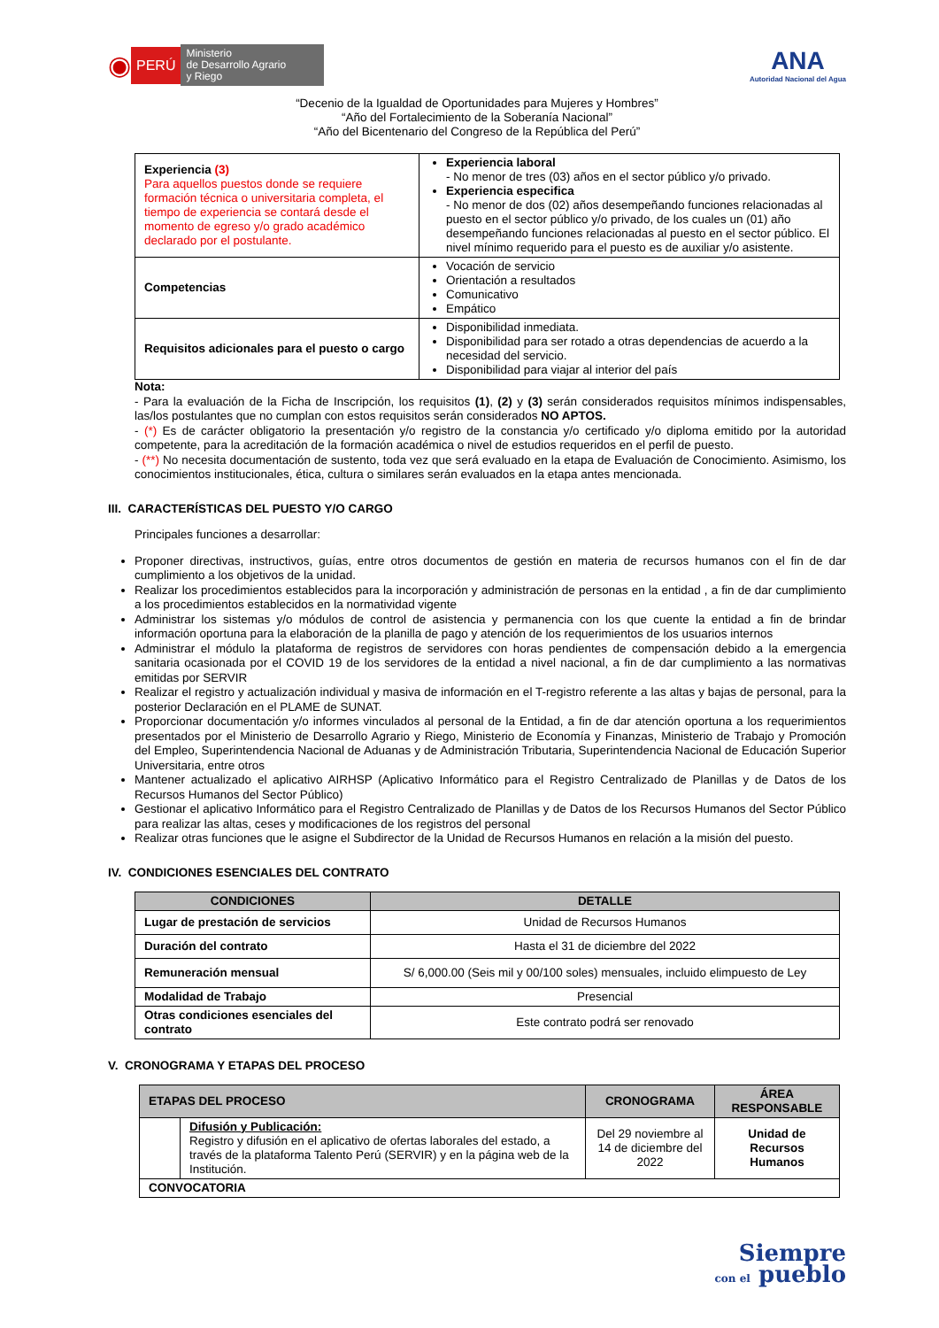◉ PERÚ Ministerio
de Desarrollo Agrario
y Riego
ANA
Autoridad Nacional del Agua
“Decenio de la Igualdad de Oportunidades para Mujeres y Hombres”
“Año del Fortalecimiento de la Soberanía Nacional”
“Año del Bicentenario del Congreso de la República del Perú”
| Experiencia (3) Para aquellos puestos donde se requiere formación técnica o universitaria completa, el tiempo de experiencia se contará desde el momento de egreso y/o grado académico declarado por el postulante. | Experiencia laboral - No menor de tres (03) años en el sector público y/o privado. Experiencia especifica - No menor de dos (02) años desempeñando funciones relacionadas al puesto en el sector público y/o privado, de los cuales un (01) año desempeñando funciones relacionadas al puesto en el sector público. El nivel mínimo requerido para el puesto es de auxiliar y/o asistente. |
| Competencias | Vocación de servicio Orientación a resultados Comunicativo Empático |
| Requisitos adicionales para el puesto o cargo | Disponibilidad inmediata. Disponibilidad para ser rotado a otras dependencias de acuerdo a la necesidad del servicio. Disponibilidad para viajar al interior del país |
Nota:
- Para la evaluación de la Ficha de Inscripción, los requisitos (1), (2) y (3) serán considerados requisitos mínimos indispensables, las/los postulantes que no cumplan con estos requisitos serán considerados NO APTOS.
- (*) Es de carácter obligatorio la presentación y/o registro de la constancia y/o certificado y/o diploma emitido por la autoridad competente, para la acreditación de la formación académica o nivel de estudios requeridos en el perfil de puesto.
- (**) No necesita documentación de sustento, toda vez que será evaluado en la etapa de Evaluación de Conocimiento. Asimismo, los conocimientos institucionales, ética, cultura o similares serán evaluados en la etapa antes mencionada.
III. CARACTERÍSTICAS DEL PUESTO Y/O CARGO
Principales funciones a desarrollar:
Proponer directivas, instructivos, guías, entre otros documentos de gestión en materia de recursos humanos con el fin de dar cumplimiento a los objetivos de la unidad.
Realizar los procedimientos establecidos para la incorporación y administración de personas en la entidad , a fin de dar cumplimiento a los procedimientos establecidos en la normatividad vigente
Administrar los sistemas y/o módulos de control de asistencia y permanencia con los que cuente la entidad a fin de brindar información oportuna para la elaboración de la planilla de pago y atención de los requerimientos de los usuarios internos
Administrar el módulo la plataforma de registros de servidores con horas pendientes de compensación debido a la emergencia sanitaria ocasionada por el COVID 19 de los servidores de la entidad a nivel nacional, a fin de dar cumplimiento a las normativas emitidas por SERVIR
Realizar el registro y actualización individual y masiva de información en el T-registro referente a las altas y bajas de personal, para la posterior Declaración en el PLAME de SUNAT.
Proporcionar documentación y/o informes vinculados al personal de la Entidad, a fin de dar atención oportuna a los requerimientos presentados por el Ministerio de Desarrollo Agrario y Riego, Ministerio de Economía y Finanzas, Ministerio de Trabajo y Promoción del Empleo, Superintendencia Nacional de Aduanas y de Administración Tributaria, Superintendencia Nacional de Educación Superior Universitaria, entre otros
Mantener actualizado el aplicativo AIRHSP (Aplicativo Informático para el Registro Centralizado de Planillas y de Datos de los Recursos Humanos del Sector Público)
Gestionar el aplicativo Informático para el Registro Centralizado de Planillas y de Datos de los Recursos Humanos del Sector Público para realizar las altas, ceses y modificaciones de los registros del personal
Realizar otras funciones que le asigne el Subdirector de la Unidad de Recursos Humanos en relación a la misión del puesto.
IV. CONDICIONES ESENCIALES DEL CONTRATO
| CONDICIONES | DETALLE |
| --- | --- |
| Lugar de prestación de servicios | Unidad de Recursos Humanos |
| Duración del contrato | Hasta el 31 de diciembre del 2022 |
| Remuneración mensual | S/ 6,000.00 (Seis mil y 00/100 soles) mensuales, incluido elimpuesto de Ley |
| Modalidad de Trabajo | Presencial |
| Otras condiciones esenciales del contrato | Este contrato podrá ser renovado |
V. CRONOGRAMA Y ETAPAS DEL PROCESO
| ETAPAS DEL PROCESO | | CRONOGRAMA | ÁREA RESPONSABLE |
| --- | --- | --- | --- |
| | Difusión y Publicación: Registro y difusión en el aplicativo de ofertas laborales del estado, a través de la plataforma Talento Perú (SERVIR) y en la página web de la Institución. | Del 29 noviembre al 14 de diciembre del 2022 | Unidad de Recursos Humanos |
| CONVOCATORIA | | | |
Siempre
con el pueblo